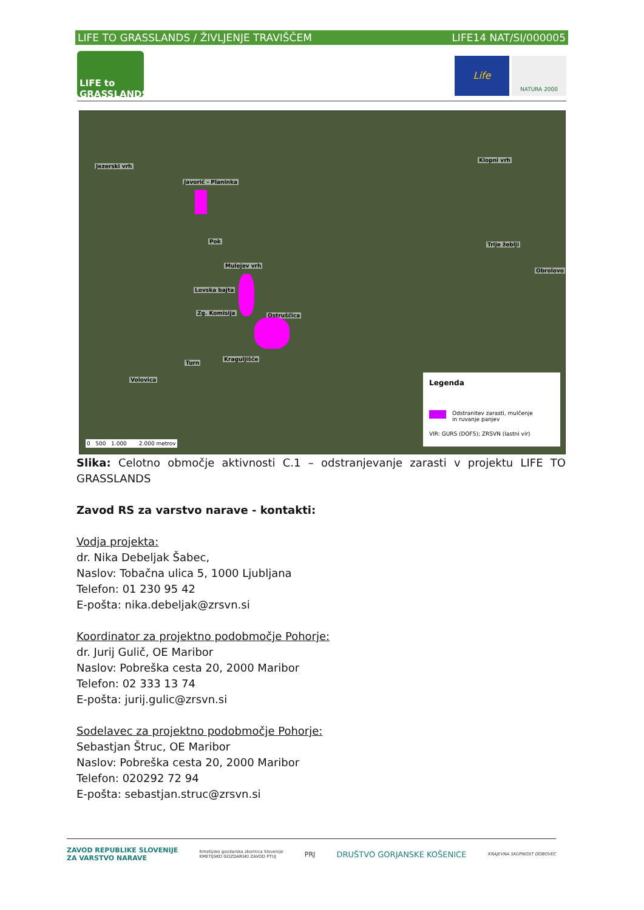LIFE TO GRASSLANDS / ŽIVLJENJE TRAVIŠČEM LIFE14 NAT/SI/000005
LIFE to GRASSLANDS
Life
NATURA 2000
Jezerski vrh
Javorič - Planinka
Pok
Mulejev vrh
Lovska bajta
Zg. Komisija Ostruščica
Kraguljišče
Turn
Volovica
Klopni vrh
Trije žeblji
Obrolovo
0 500 1.000 2.000 metrov
Legenda
Odstranitev zarasti, mulčenje
in ruvanje panjev
VIR: GURS (DOF5); ZRSVN (lastni vir)
Slika: Celotno območje aktivnosti C.1 – odstranjevanje zarasti v projektu LIFE TO GRASSLANDS
Zavod RS za varstvo narave - kontakti:
Vodja projekta:
dr. Nika Debeljak Šabec,
Naslov: Tobačna ulica 5, 1000 Ljubljana
Telefon: 01 230 95 42
E-pošta: nika.debeljak@zrsvn.si
Koordinator za projektno podobmočje Pohorje:
dr. Jurij Gulič, OE Maribor
Naslov: Pobreška cesta 20, 2000 Maribor
Telefon: 02 333 13 74
E-pošta: jurij.gulic@zrsvn.si
Sodelavec za projektno podobmočje Pohorje:
Sebastjan Štruc, OE Maribor
Naslov: Pobreška cesta 20, 2000 Maribor
Telefon: 020292 72 94
E-pošta: sebastjan.struc@zrsvn.si
ZAVOD REPUBLIKE SLOVENIJE
ZA VARSTVO NARAVE Kmetijsko gozdarska zbornica Slovenije
KMETIJSKO GOZDARSKI ZAVOD PTUJ PRJ DRUŠTVO GORJANSKE KOŠENICE KRAJEVNA SKUPNOST DOBOVEC